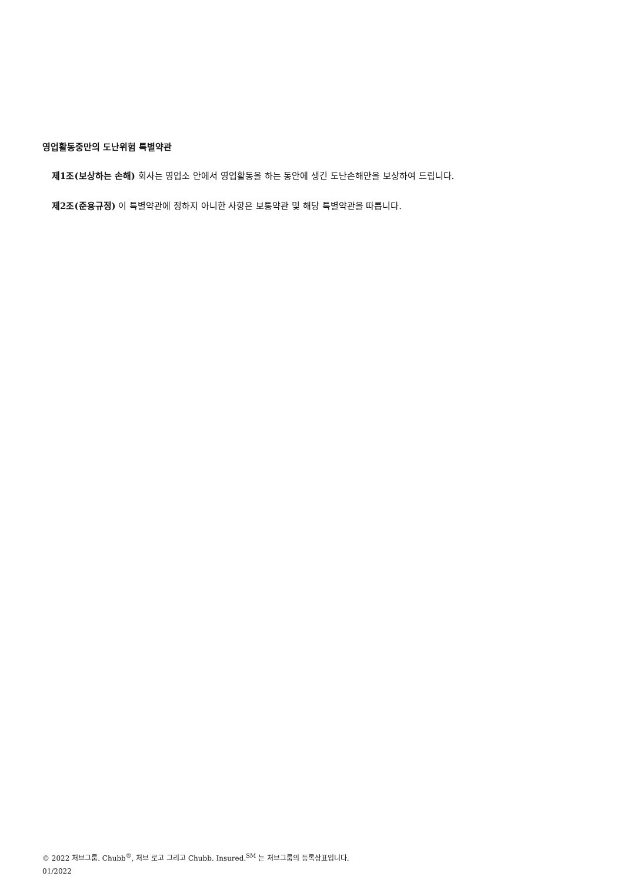영업활동중만의 도난위험 특별약관
제1조(보상하는 손해) 회사는 영업소 안에서 영업활동을 하는 동안에 생긴 도난손해만을 보상하여 드립니다.
제2조(준용규정) 이 특별약관에 정하지 아니한 사항은 보통약관 및 해당 특별약관을 따릅니다.
© 2022 처브그룹. Chubb<sup>®</sup>, 처브 로고 그리고 Chubb. Insured.<sup>SM</sup> 는 처브그룹의 등록상표입니다.
01/2022